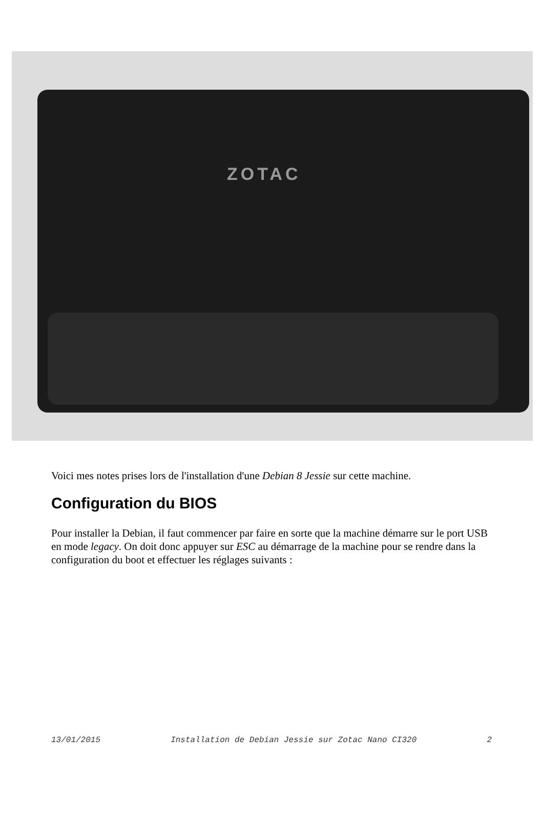ZOTAC
Voici mes notes prises lors de l'installation d'une Debian 8 Jessie sur cette machine.
Configuration du BIOS
Pour installer la Debian, il faut commencer par faire en sorte que la machine démarre sur le port USB en mode legacy. On doit donc appuyer sur ESC au démarrage de la machine pour se rendre dans la configuration du boot et effectuer les réglages suivants :
13/01/2015 Installation de Debian Jessie sur Zotac Nano CI320 2